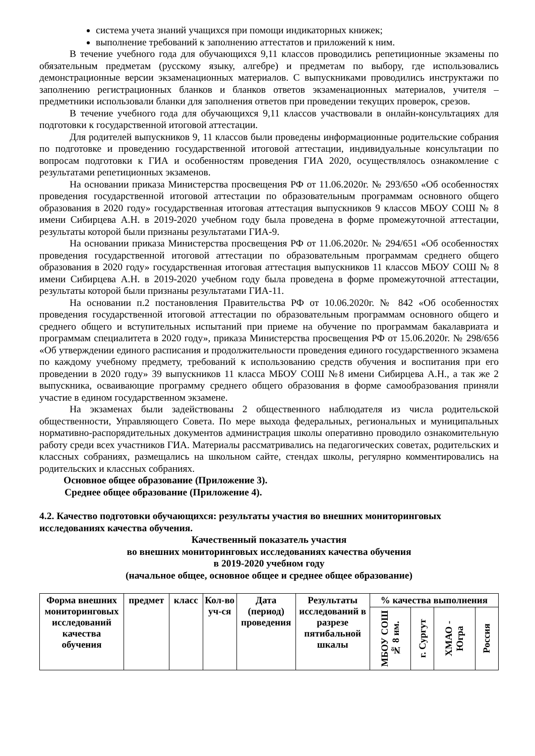система учета знаний учащихся при помощи индикаторных книжек;
выполнение требований к заполнению аттестатов и приложений к ним.
В течение учебного года для обучающихся 9,11 классов проводились репетиционные экзамены по обязательным предметам (русскому языку, алгебре) и предметам по выбору, где использовались демонстрационные версии экзаменационных материалов. С выпускниками проводились инструктажи по заполнению регистрационных бланков и бланков ответов экзаменационных материалов, учителя – предметники использовали бланки для заполнения ответов при проведении текущих проверок, срезов.
В течение учебного года для обучающихся 9,11 классов участвовали в онлайн-консультациях для подготовки к государственной итоговой аттестации.
Для родителей выпускников 9, 11 классов были проведены информационные родительские собрания по подготовке и проведению государственной итоговой аттестации, индивидуальные консультации по вопросам подготовки к ГИА и особенностям проведения ГИА 2020, осуществлялось ознакомление с результатами репетиционных экзаменов.
На основании приказа Министерства просвещения РФ от 11.06.2020г. № 293/650 «Об особенностях проведения государственной итоговой аттестации по образовательным программам основного общего образования в 2020 году» государственная итоговая аттестация выпускников 9 классов МБОУ СОШ № 8 имени Сибирцева А.Н. в 2019-2020 учебном году была проведена в форме промежуточной аттестации, результаты которой были признаны результатами ГИА-9.
На основании приказа Министерства просвещения РФ от 11.06.2020г. № 294/651 «Об особенностях проведения государственной итоговой аттестации по образовательным программам среднего общего образования в 2020 году» государственная итоговая аттестация выпускников 11 классов МБОУ СОШ № 8 имени Сибирцева А.Н. в 2019-2020 учебном году была проведена в форме промежуточной аттестации, результаты которой были признаны результатами ГИА-11.
На основании п.2 постановления Правительства РФ от 10.06.2020г. № 842 «Об особенностях проведения государственной итоговой аттестации по образовательным программам основного общего и среднего общего и вступительных испытаний при приеме на обучение по программам бакалавриата и программам специалитета в 2020 году», приказа Министерства просвещения РФ от 15.06.2020г. № 298/656 «Об утверждении единого расписания и продолжительности проведения единого государственного экзамена по каждому учебному предмету, требований к использованию средств обучения и воспитания при его проведении в 2020 году» 39 выпускников 11 класса МБОУ СОШ №8 имени Сибирцева А.Н., а так же 2 выпускника, осваивающие программу среднего общего образования в форме самообразования приняли участие в едином государственном экзамене.
На экзаменах были задействованы 2 общественного наблюдателя из числа родительской общественности, Управляющего Совета. По мере выхода федеральных, региональных и муниципальных нормативно-распорядительных документов администрация школы оперативно проводило ознакомительную работу среди всех участников ГИА. Материалы рассматривались на педагогических советах, родительских и классных собраниях, размещались на школьном сайте, стендах школы, регулярно комментировались на родительских и классных собраниях.
Основное общее образование (Приложение 3).
Среднее общее образование (Приложение 4).
4.2. Качество подготовки обучающихся: результаты участия во внешних мониторинговых исследованиях качества обучения.
Качественный показатель участия
во внешних мониторинговых исследованиях качества обучения
в 2019-2020 учебном году
(начальное общее, основное общее и среднее общее образование)
| Форма внешних мониторинговых исследований качества обучения | предмет | класс | Кол-во уч-ся | Дата (период) проведения | Результаты исследований в разрезе пятибальной шкалы | % качества выполнения | | | |
| | | | | | | МБОУ СОШ № 8 им. | г. Сургут | ХМАО - Югра | Россия |